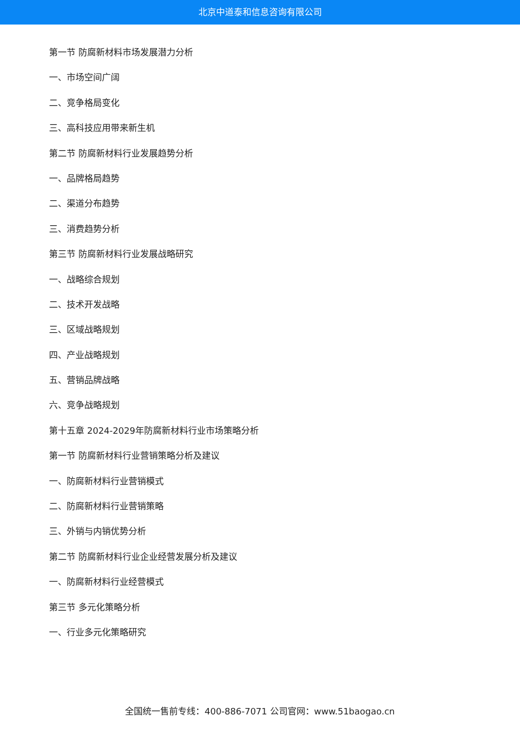北京中道泰和信息咨询有限公司
第一节 防腐新材料市场发展潜力分析
一、市场空间广阔
二、竞争格局变化
三、高科技应用带来新生机
第二节 防腐新材料行业发展趋势分析
一、品牌格局趋势
二、渠道分布趋势
三、消费趋势分析
第三节 防腐新材料行业发展战略研究
一、战略综合规划
二、技术开发战略
三、区域战略规划
四、产业战略规划
五、营销品牌战略
六、竞争战略规划
第十五章 2024-2029年防腐新材料行业市场策略分析
第一节 防腐新材料行业营销策略分析及建议
一、防腐新材料行业营销模式
二、防腐新材料行业营销策略
三、外销与内销优势分析
第二节 防腐新材料行业企业经营发展分析及建议
一、防腐新材料行业经营模式
第三节 多元化策略分析
一、行业多元化策略研究
全国统一售前专线：400-886-7071 公司官网：www.51baogao.cn